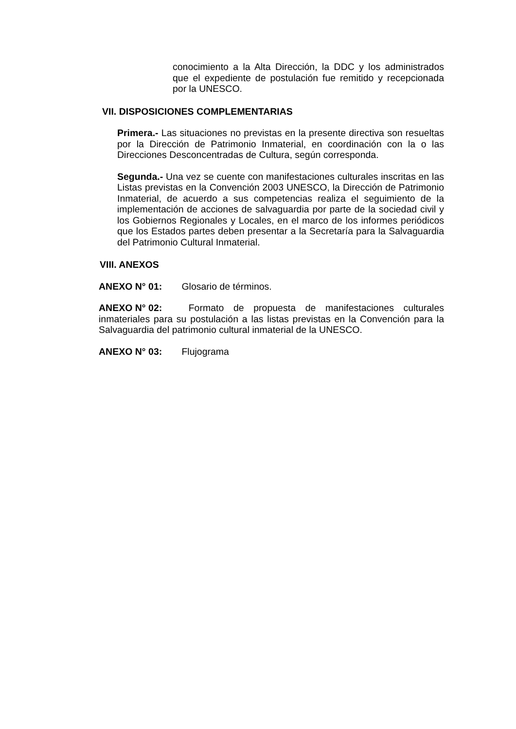conocimiento a la Alta Dirección, la DDC y los administrados que el expediente de postulación fue remitido y recepcionada por la UNESCO.
VII. DISPOSICIONES COMPLEMENTARIAS
Primera.- Las situaciones no previstas en la presente directiva son resueltas por la Dirección de Patrimonio Inmaterial, en coordinación con la o las Direcciones Desconcentradas de Cultura, según corresponda.
Segunda.- Una vez se cuente con manifestaciones culturales inscritas en las Listas previstas en la Convención 2003 UNESCO, la Dirección de Patrimonio Inmaterial, de acuerdo a sus competencias realiza el seguimiento de la implementación de acciones de salvaguardia por parte de la sociedad civil y los Gobiernos Regionales y Locales, en el marco de los informes periódicos que los Estados partes deben presentar a la Secretaría para la Salvaguardia del Patrimonio Cultural Inmaterial.
VIII. ANEXOS
ANEXO N° 01: Glosario de términos.
ANEXO N° 02: Formato de propuesta de manifestaciones culturales inmateriales para su postulación a las listas previstas en la Convención para la Salvaguardia del patrimonio cultural inmaterial de la UNESCO.
ANEXO N° 03: Flujograma